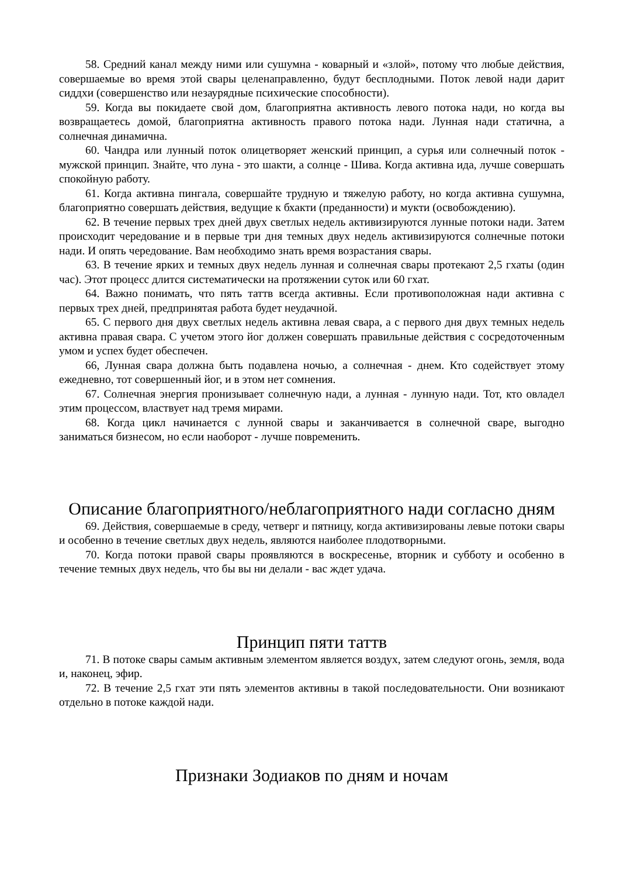58. Средний канал между ними или сушумна - коварный и «злой», потому что любые действия, совершаемые во время этой свары целенаправленно, будут бесплодными. Поток левой нади дарит сиддхи (совершенство или незаурядные психические способности).
59. Когда вы покидаете свой дом, благоприятна активность левого потока нади, но когда вы возвращаетесь домой, благоприятна активность правого потока нади. Лунная нади статична, а солнечная динамична.
60. Чандра или лунный поток олицетворяет женский принцип, а сурья или солнечный поток - мужской принцип. Знайте, что луна - это шакти, а солнце - Шива. Когда активна ида, лучше совершать спокойную работу.
61. Когда активна пингала, совершайте трудную и тяжелую работу, но когда активна сушумна, благоприятно совершать действия, ведущие к бхакти (преданности) и мукти (освобождению).
62. В течение первых трех дней двух светлых недель активизируются лунные потоки нади. Затем происходит чередование и в первые три дня темных двух недель активизируются солнечные потоки нади. И опять чередование. Вам необходимо знать время возрастания свары.
63. В течение ярких и темных двух недель лунная и солнечная свары протекают 2,5 гхаты (один час). Этот процесс длится систематически на протяжении суток или 60 гхат.
64. Важно понимать, что пять таттв всегда активны. Если противоположная нади активна с первых трех дней, предпринятая работа будет неудачной.
65. С первого дня двух светлых недель активна левая свара, а с первого дня двух темных недель активна правая свара. С учетом этого йог должен совершать правильные действия с сосредоточенным умом и успех будет обеспечен.
66, Лунная свара должна быть подавлена ночью, а солнечная - днем. Кто содействует этому ежедневно, тот совершенный йог, и в этом нет сомнения.
67. Солнечная энергия пронизывает солнечную нади, а лунная - лунную нади. Тот, кто овладел этим процессом, властвует над тремя мирами.
68. Когда цикл начинается с лунной свары и заканчивается в солнечной сваре, выгодно заниматься бизнесом, но если наоборот - лучше повременить.
Описание благоприятного/неблагоприятного нади согласно дням
69. Действия, совершаемые в среду, четверг и пятницу, когда активизированы левые потоки свары и особенно в течение светлых двух недель, являются наиболее плодотворными.
70. Когда потоки правой свары проявляются в воскресенье, вторник и субботу и особенно в течение темных двух недель, что бы вы ни делали - вас ждет удача.
Принцип пяти таттв
71. В потоке свары самым активным элементом является воздух, затем следуют огонь, земля, вода и, наконец, эфир.
72. В течение 2,5 гхат эти пять элементов активны в такой последовательности. Они возникают отдельно в потоке каждой нади.
Признаки Зодиаков по дням и ночам